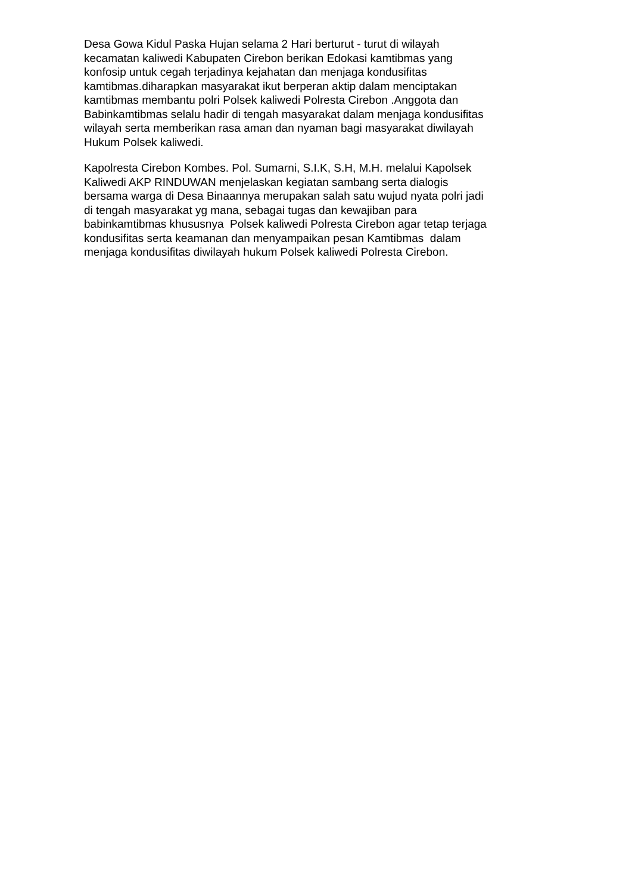Desa Gowa Kidul Paska Hujan selama 2 Hari berturut - turut di wilayah
kecamatan kaliwedi Kabupaten Cirebon berikan Edokasi kamtibmas yang
konfosip untuk cegah terjadinya kejahatan dan menjaga kondusifitas
kamtibmas.diharapkan masyarakat ikut berperan aktip dalam menciptakan
kamtibmas membantu polri Polsek kaliwedi Polresta Cirebon .Anggota dan
Babinkamtibmas selalu hadir di tengah masyarakat dalam menjaga kondusifitas
wilayah serta memberikan rasa aman dan nyaman bagi masyarakat diwilayah
Hukum Polsek kaliwedi.
Kapolresta Cirebon Kombes. Pol. Sumarni, S.I.K, S.H, M.H. melalui Kapolsek
Kaliwedi AKP RINDUWAN menjelaskan kegiatan sambang serta dialogis
bersama warga di Desa Binaannya merupakan salah satu wujud nyata polri jadi
di tengah masyarakat yg mana, sebagai tugas dan kewajiban para
babinkamtibmas khususnya Polsek kaliwedi Polresta Cirebon agar tetap terjaga
kondusifitas serta keamanan dan menyampaikan pesan Kamtibmas dalam
menjaga kondusifitas diwilayah hukum Polsek kaliwedi Polresta Cirebon.